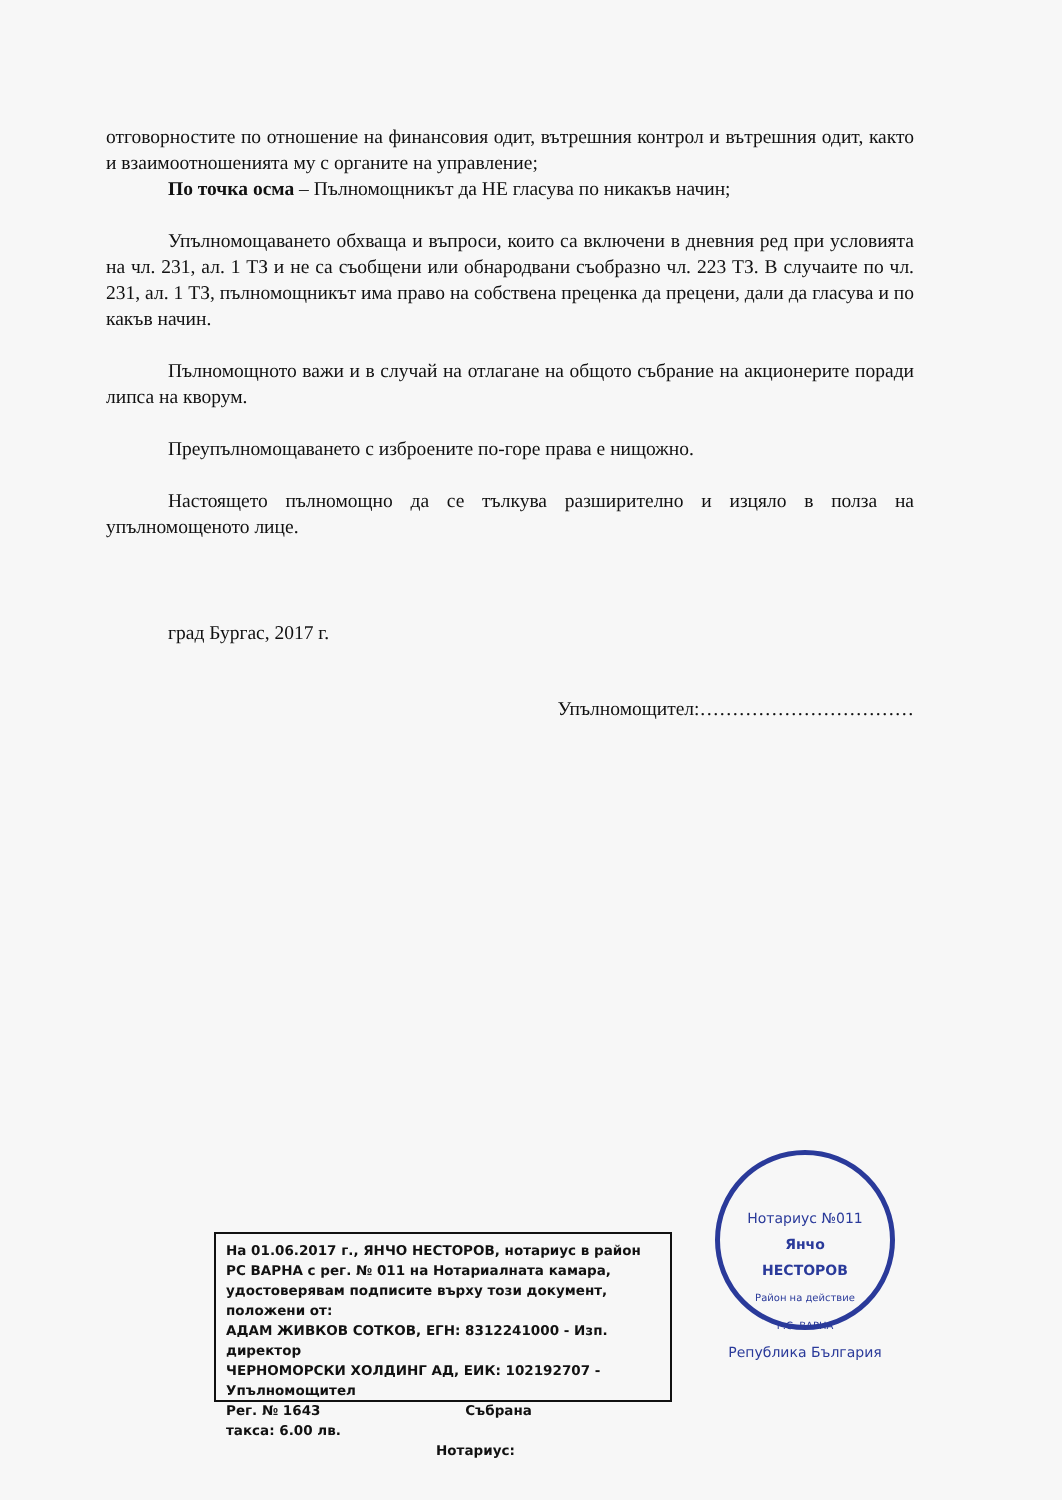отговорностите по отношение на финансовия одит, вътрешния контрол и вътрешния одит, както и взаимоотношенията му с органите на управление;
По точка осма – Пълномощникът да НЕ гласува по никакъв начин;
Упълномощаването обхваща и въпроси, които са включени в дневния ред при условията на чл. 231, ал. 1 ТЗ и не са съобщени или обнародвани съобразно чл. 223 ТЗ. В случаите по чл. 231, ал. 1 ТЗ, пълномощникът има право на собствена преценка да прецени, дали да гласува и по какъв начин.
Пълномощното важи и в случай на отлагане на общото събрание на акционерите поради липса на кворум.
Преупълномощаването с изброените по-горе права е нищожно.
Настоящето пълномощно да се тълкува разширително и изцяло в полза на упълномощеното лице.
град Бургас, 2017 г.
Упълномощител:……………………………
На 01.06.2017 г., ЯНЧО НЕСТОРОВ, нотариус в район РС ВАРНА с рег. № 011 на Нотариалната камара, удостоверявам подписите върху този документ, положени от:
АДАМ ЖИВКОВ СОТКОВ, ЕГН: 8312241000 - Изп. директор
ЧЕРНОМОРСКИ ХОЛДИНГ АД, ЕИК: 102192707 - Упълномощител
Рег. № 1643 Събрана
такса: 6.00 лв.
Нотариус:
Нотариус №011
Янчо
НЕСТОРОВ
Район на действие
Р.С. ВАРНА
Република България